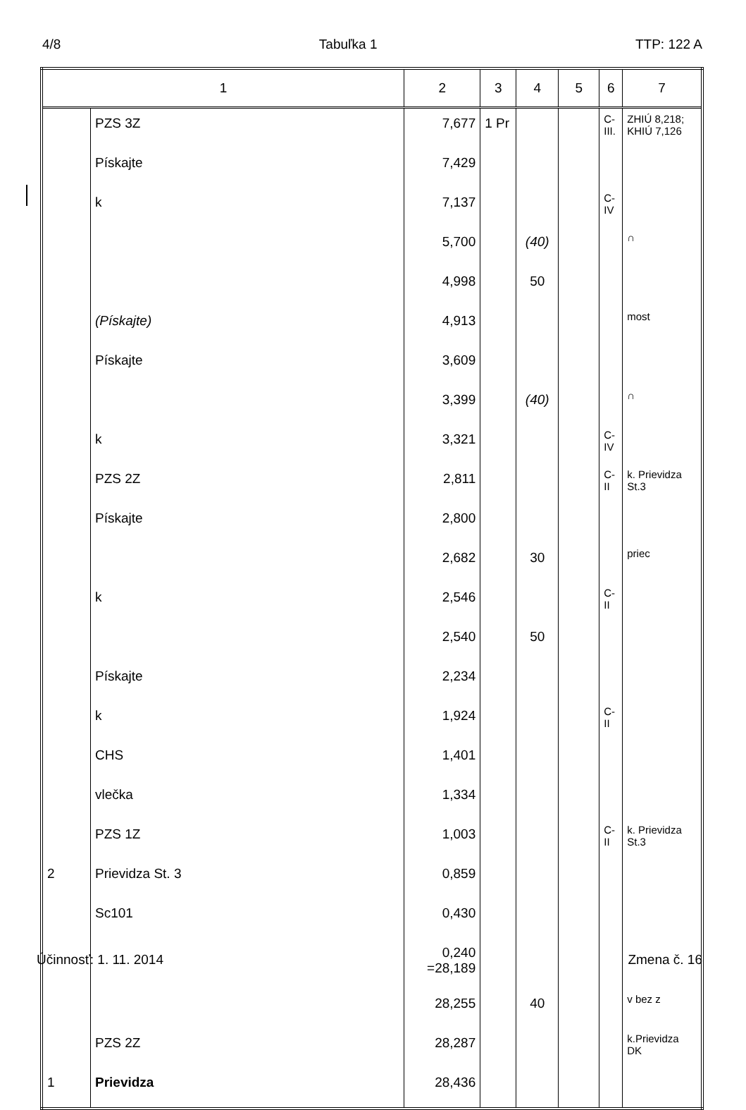4/8 Tabuľka 1 TTP: 122 A
| 1 | | 2 | 3 | 4 | 5 | 6 | 7 |
| --- | --- | --- | --- | --- | --- | --- | --- |
| | PZS 3Z | 7,677 | 1 Pr | | | C-III. | ZHIÚ 8,218; KHIÚ 7,126 |
| | Pískajte | 7,429 | | | | | |
| | k | 7,137 | | | | C-IV | |
| | | 5,700 | | (40) | | | ∩ |
| | | 4,998 | | 50 | | | |
| | (Pískajte) | 4,913 | | | | | most |
| | Pískajte | 3,609 | | | | | |
| | | 3,399 | | (40) | | | ∩ |
| | k | 3,321 | | | | C-IV | |
| | PZS 2Z | 2,811 | | | | C-II | k. Prievidza St.3 |
| | Pískajte | 2,800 | | | | | |
| | | 2,682 | | 30 | | | priec |
| | k | 2,546 | | | | C-II | |
| | | 2,540 | | 50 | | | |
| | Pískajte | 2,234 | | | | | |
| | k | 1,924 | | | | C-II | |
| | CHS | 1,401 | | | | | |
| | vlečka | 1,334 | | | | | |
| | PZS 1Z | 1,003 | | | | C-II | k. Prievidza St.3 |
| 2 | Prievidza St. 3 | 0,859 | | | | | |
| | Sc101 | 0,430 | | | | | |
| | | 0,240 =28,189 | | | | | |
| | | 28,255 | | 40 | | | v bez z |
| | PZS 2Z | 28,287 | | | | | k.Prievidza DK |
| 1 | Prievidza | 28,436 | | | | | |
Účinnosť: 1. 11. 2014 Zmena č. 16